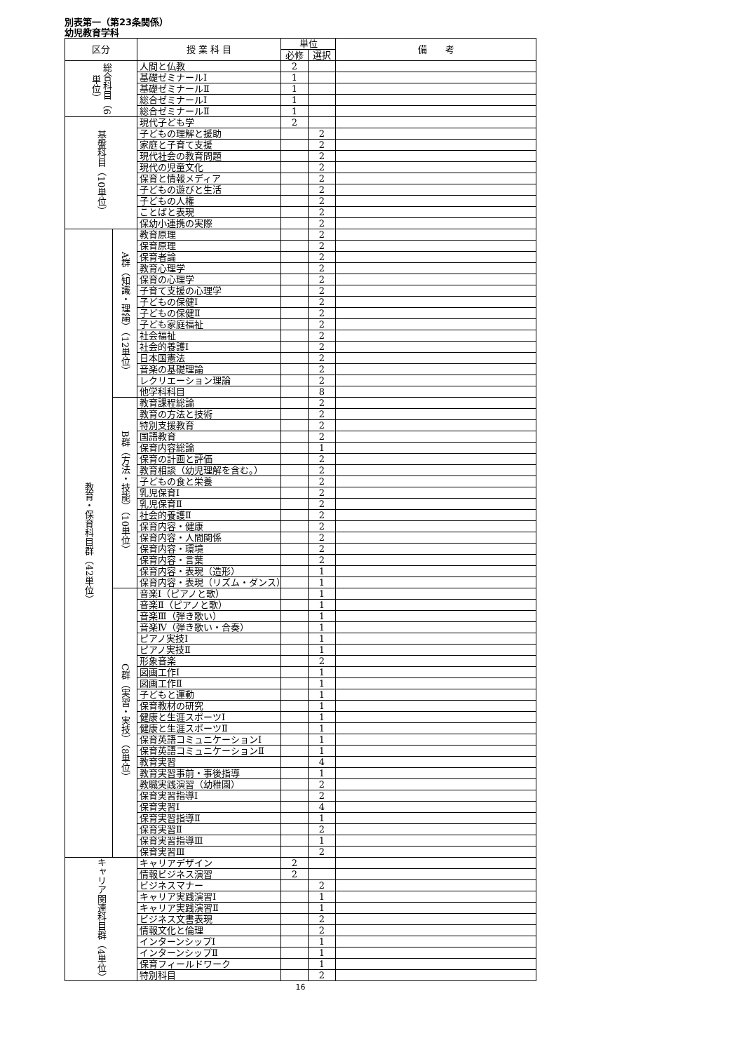別表第一（第23条関係）
幼児教育学科
| 区分 | | 授 業 科 目 | 単位 | | 備 考 |
| --- | --- | --- | --- | --- | --- |
| | | | 必修 | 選択 | |
| 総合科目（6単位） | | 人間と仏教 | 2 | | |
| | | 基礎ゼミナールⅠ | 1 | | |
| | | 基礎ゼミナールⅡ | 1 | | |
| | | 総合ゼミナールⅠ | 1 | | |
| | | 総合ゼミナールⅡ | 1 | | |
| 基盤科目（10単位） | | 現代子ども学 | 2 | | |
| | | 子どもの理解と援助 | | 2 | |
| | | 家庭と子育て支援 | | 2 | |
| | | 現代社会の教育問題 | | 2 | |
| | | 現代の児童文化 | | 2 | |
| | | 保育と情報メディア | | 2 | |
| | | 子どもの遊びと生活 | | 2 | |
| | | 子どもの人権 | | 2 | |
| | | ことばと表現 | | 2 | |
| | | 保幼小連携の実際 | | 2 | |
| 教育・保育科目群（42単位） | A群（知識・理論）（12単位） | 教育原理 | | 2 | |
| | | 保育原理 | | 2 | |
| | | 保育者論 | | 2 | |
| | | 教育心理学 | | 2 | |
| | | 保育の心理学 | | 2 | |
| | | 子育て支援の心理学 | | 2 | |
| | | 子どもの保健Ⅰ | | 2 | |
| | | 子どもの保健Ⅱ | | 2 | |
| | | 子ども家庭福祉 | | 2 | |
| | | 社会福祉 | | 2 | |
| | | 社会的養護Ⅰ | | 2 | |
| | | 日本国憲法 | | 2 | |
| | | 音楽の基礎理論 | | 2 | |
| | | レクリエーション理論 | | 2 | |
| | | 他学科科目 | | 8 | |
| | B群（方法・技能）（10単位） | 教育課程総論 | | 2 | |
| | | 教育の方法と技術 | | 2 | |
| | | 特別支援教育 | | 2 | |
| | | 国語教育 | | 2 | |
| | | 保育内容総論 | | 1 | |
| | | 保育の計画と評価 | | 2 | |
| | | 教育相談（幼児理解を含む。） | | 2 | |
| | | 子どもの食と栄養 | | 2 | |
| | | 乳児保育Ⅰ | | 2 | |
| | | 乳児保育Ⅱ | | 2 | |
| | | 社会的養護Ⅱ | | 2 | |
| | | 保育内容・健康 | | 2 | |
| | | 保育内容・人間関係 | | 2 | |
| | | 保育内容・環境 | | 2 | |
| | | 保育内容・言葉 | | 2 | |
| | | 保育内容・表現（造形） | | 1 | |
| | | 保育内容・表現（リズム・ダンス） | | 1 | |
| | C群（実習・実技）（8単位） | 音楽Ⅰ（ピアノと歌） | | 1 | |
| | | 音楽Ⅱ（ピアノと歌） | | 1 | |
| | | 音楽Ⅲ（弾き歌い） | | 1 | |
| | | 音楽Ⅳ（弾き歌い・合奏） | | 1 | |
| | | ピアノ実技Ⅰ | | 1 | |
| | | ピアノ実技Ⅱ | | 1 | |
| | | 形象音楽 | | 2 | |
| | | 図画工作Ⅰ | | 1 | |
| | | 図画工作Ⅱ | | 1 | |
| | | 子どもと運動 | | 1 | |
| | | 保育教材の研究 | | 1 | |
| | | 健康と生涯スポーツⅠ | | 1 | |
| | | 健康と生涯スポーツⅡ | | 1 | |
| | | 保育英語コミュニケーションⅠ | | 1 | |
| | | 保育英語コミュニケーションⅡ | | 1 | |
| | | 教育実習 | | 4 | |
| | | 教育実習事前・事後指導 | | 1 | |
| | | 教職実践演習（幼稚園） | | 2 | |
| | | 保育実習指導Ⅰ | | 2 | |
| | | 保育実習Ⅰ | | 4 | |
| | | 保育実習指導Ⅱ | | 1 | |
| | | 保育実習Ⅱ | | 2 | |
| | | 保育実習指導Ⅲ | | 1 | |
| | | 保育実習Ⅲ | | 2 | |
| キャリア関連科目群（4単位） | | キャリアデザイン | 2 | | |
| | | 情報ビジネス演習 | 2 | | |
| | | ビジネスマナー | | 2 | |
| | | キャリア実践演習Ⅰ | | 1 | |
| | | キャリア実践演習Ⅱ | | 1 | |
| | | ビジネス文書表現 | | 2 | |
| | | 情報文化と倫理 | | 2 | |
| | | インターンシップⅠ | | 1 | |
| | | インターンシップⅡ | | 1 | |
| | | 保育フィールドワーク | | 1 | |
| | | 特別科目 | | 2 | |
16